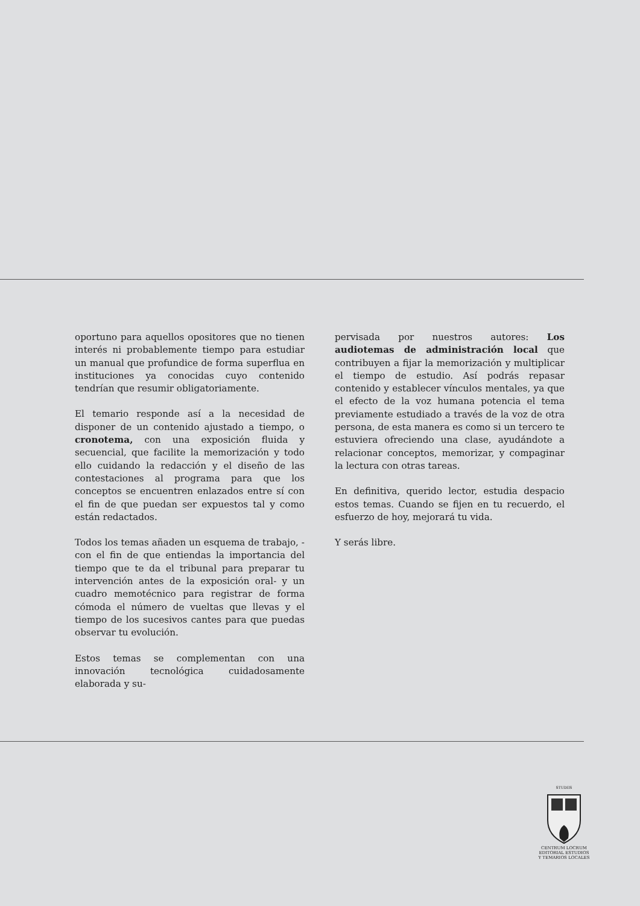oportuno para aquellos opositores que no tienen interés ni probablemente tiempo para estudiar un manual que profundice de forma superflua en instituciones ya conocidas cuyo contenido tendrían que resumir obligatoriamente.
El temario responde así a la necesidad de disponer de un contenido ajustado a tiempo, o cronotema, con una exposición fluida y secuencial, que facilite la memorización y todo ello cuidando la redacción y el diseño de las contestaciones al programa para que los conceptos se encuentren enlazados entre sí con el fin de que puedan ser expuestos tal y como están redactados.
Todos los temas añaden un esquema de trabajo, -con el fin de que entiendas la importancia del tiempo que te da el tribunal para preparar tu intervención antes de la exposición oral- y un cuadro memotécnico para registrar de forma cómoda el número de vueltas que llevas y el tiempo de los sucesivos cantes para que puedas observar tu evolución.
Estos temas se complementan con una innovación tecnológica cuidadosamente elaborada y su-
pervisada por nuestros autores: Los audiotemas de administración local que contribuyen a fijar la memorización y multiplicar el tiempo de estudio. Así podrás repasar contenido y establecer vínculos mentales, ya que el efecto de la voz humana potencia el tema previamente estudiado a través de la voz de otra persona, de esta manera es como si un tercero te estuviera ofreciendo una clase, ayudándote a relacionar conceptos, memorizar, y compaginar la lectura con otras tareas.
En definitiva, querido lector, estudia despacio estos temas. Cuando se fijen en tu recuerdo, el esfuerzo de hoy, mejorará tu vida.
Y serás libre.
STUDIIS
CENTRUM LOCRUM
EDITORIAL ESTUDIOS
Y TEMARIOS LOCALES